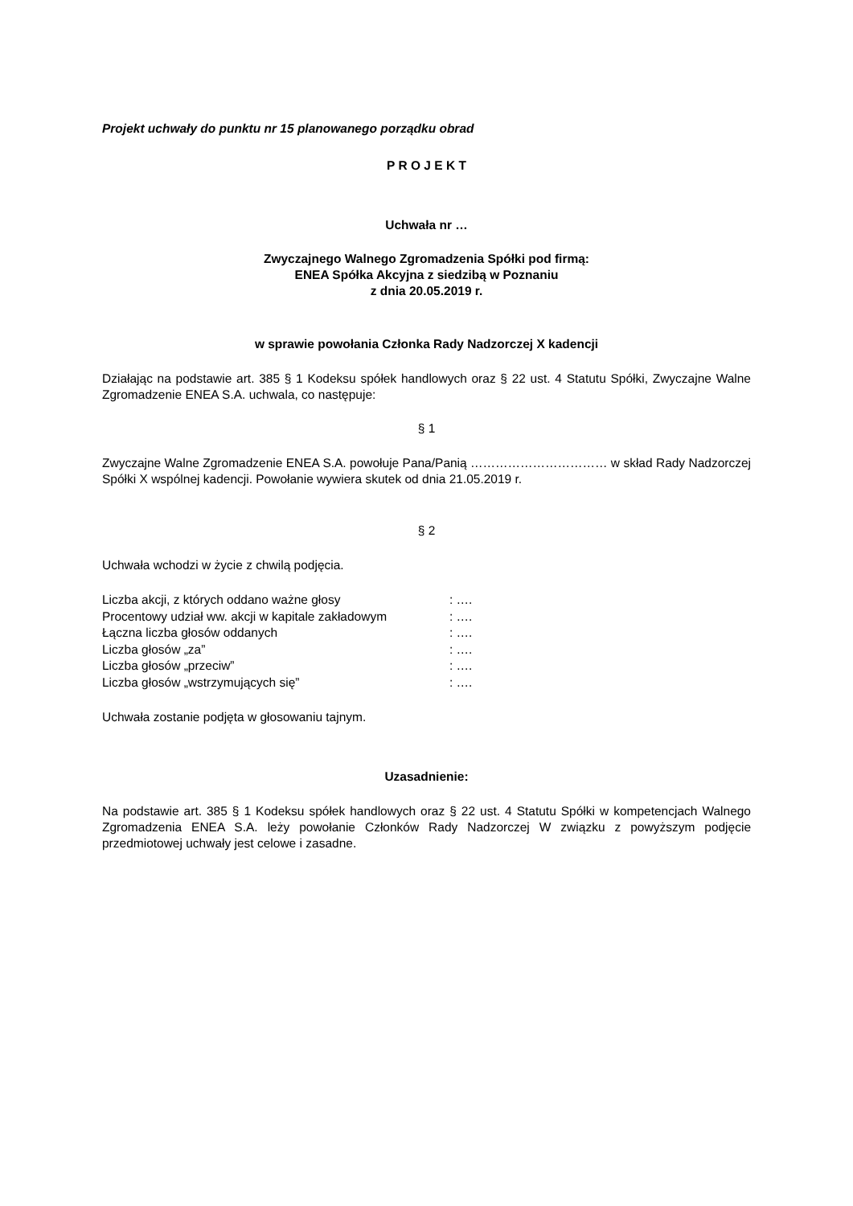Projekt uchwały do punktu nr 15 planowanego porządku obrad
P R O J E K T
Uchwała nr …
Zwyczajnego Walnego Zgromadzenia Spółki pod firmą:
ENEA Spółka Akcyjna z siedzibą w Poznaniu
z dnia 20.05.2019 r.
w sprawie powołania Członka Rady Nadzorczej X kadencji
Działając na podstawie art. 385 § 1 Kodeksu spółek handlowych oraz § 22 ust. 4 Statutu Spółki, Zwyczajne Walne Zgromadzenie ENEA S.A. uchwala, co następuje:
§ 1
Zwyczajne Walne Zgromadzenie ENEA S.A. powołuje Pana/Panią …………………………… w skład Rady Nadzorczej Spółki X wspólnej kadencji. Powołanie wywiera skutek od dnia 21.05.2019 r.
§ 2
Uchwała wchodzi w życie z chwilą podjęcia.
| Liczba akcji, z których oddano ważne głosy | : …. |
| Procentowy udział ww. akcji w kapitale zakładowym | : …. |
| Łączna liczba głosów oddanych | : …. |
| Liczba głosów „za” | : …. |
| Liczba głosów „przeciw” | : …. |
| Liczba głosów „wstrzymujących się” | : …. |
Uchwała zostanie podjęta w głosowaniu tajnym.
Uzasadnienie:
Na podstawie art. 385 § 1 Kodeksu spółek handlowych oraz § 22 ust. 4 Statutu Spółki w kompetencjach Walnego Zgromadzenia ENEA S.A. leży powołanie Członków Rady Nadzorczej W związku z powyższym podjęcie przedmiotowej uchwały jest celowe i zasadne.